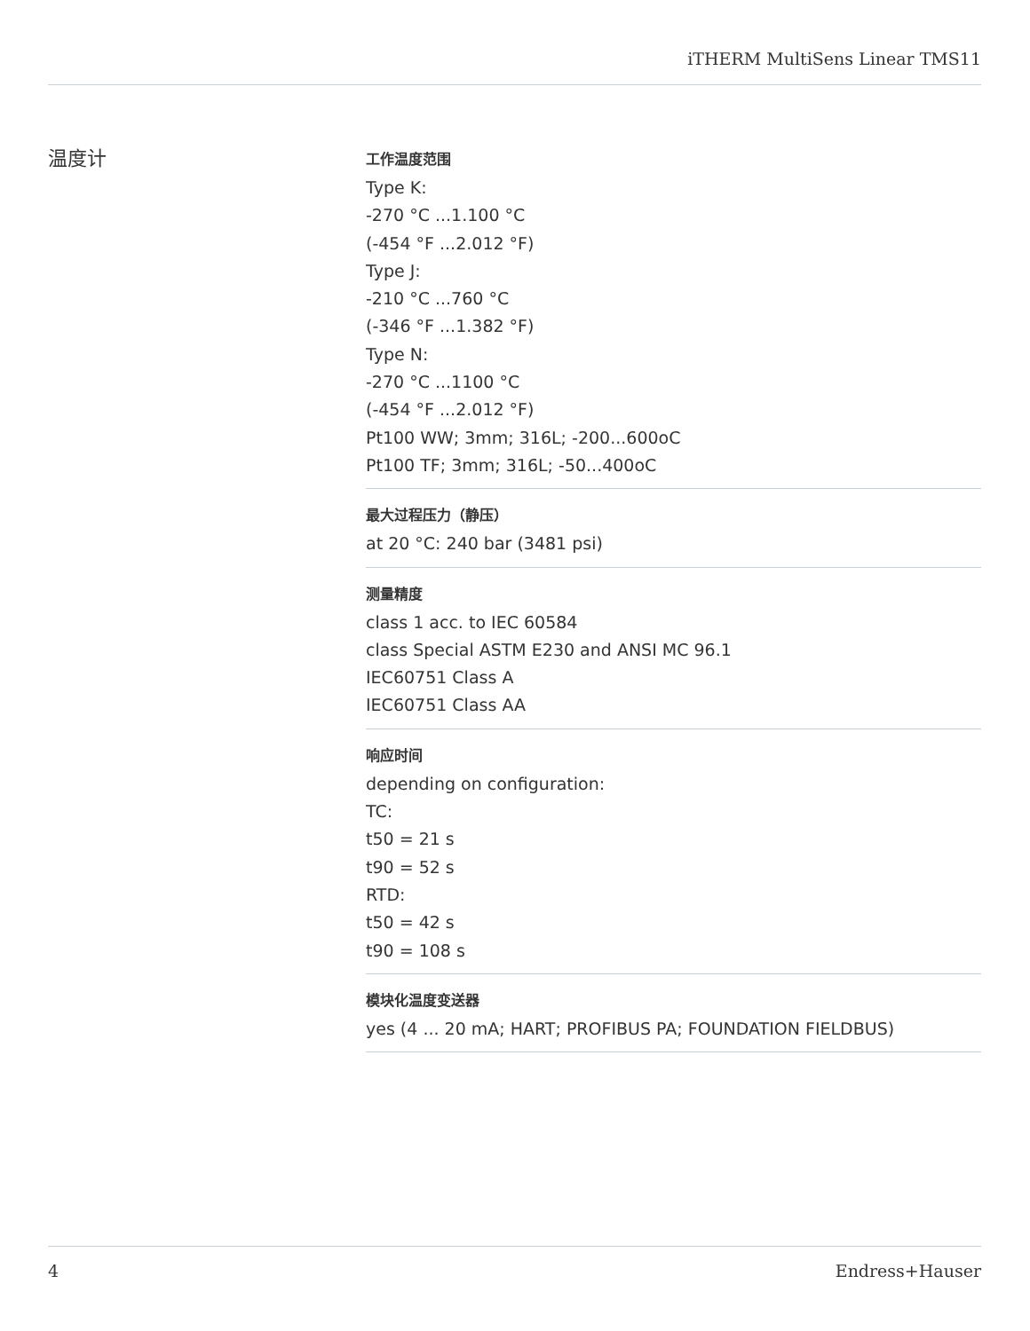iTHERM MultiSens Linear TMS11
温度计
工作温度范围
Type K:
-270 °C ...1.100 °C
(-454 °F ...2.012 °F)
Type J:
-210 °C ...760 °C
(-346 °F ...1.382 °F)
Type N:
-270 °C ...1100 °C
(-454 °F ...2.012 °F)
Pt100 WW; 3mm; 316L; -200...600oC
Pt100 TF; 3mm; 316L; -50...400oC
最大过程压力（静压）
at 20 °C: 240 bar (3481 psi)
测量精度
class 1 acc. to IEC 60584
class Special ASTM E230 and ANSI MC 96.1
IEC60751 Class A
IEC60751 Class AA
响应时间
depending on configuration:
TC:
t50 = 21 s
t90 = 52 s
RTD:
t50 = 42 s
t90 = 108 s
模块化温度变送器
yes (4 ... 20 mA; HART; PROFIBUS PA; FOUNDATION FIELDBUS)
4 Endress+Hauser